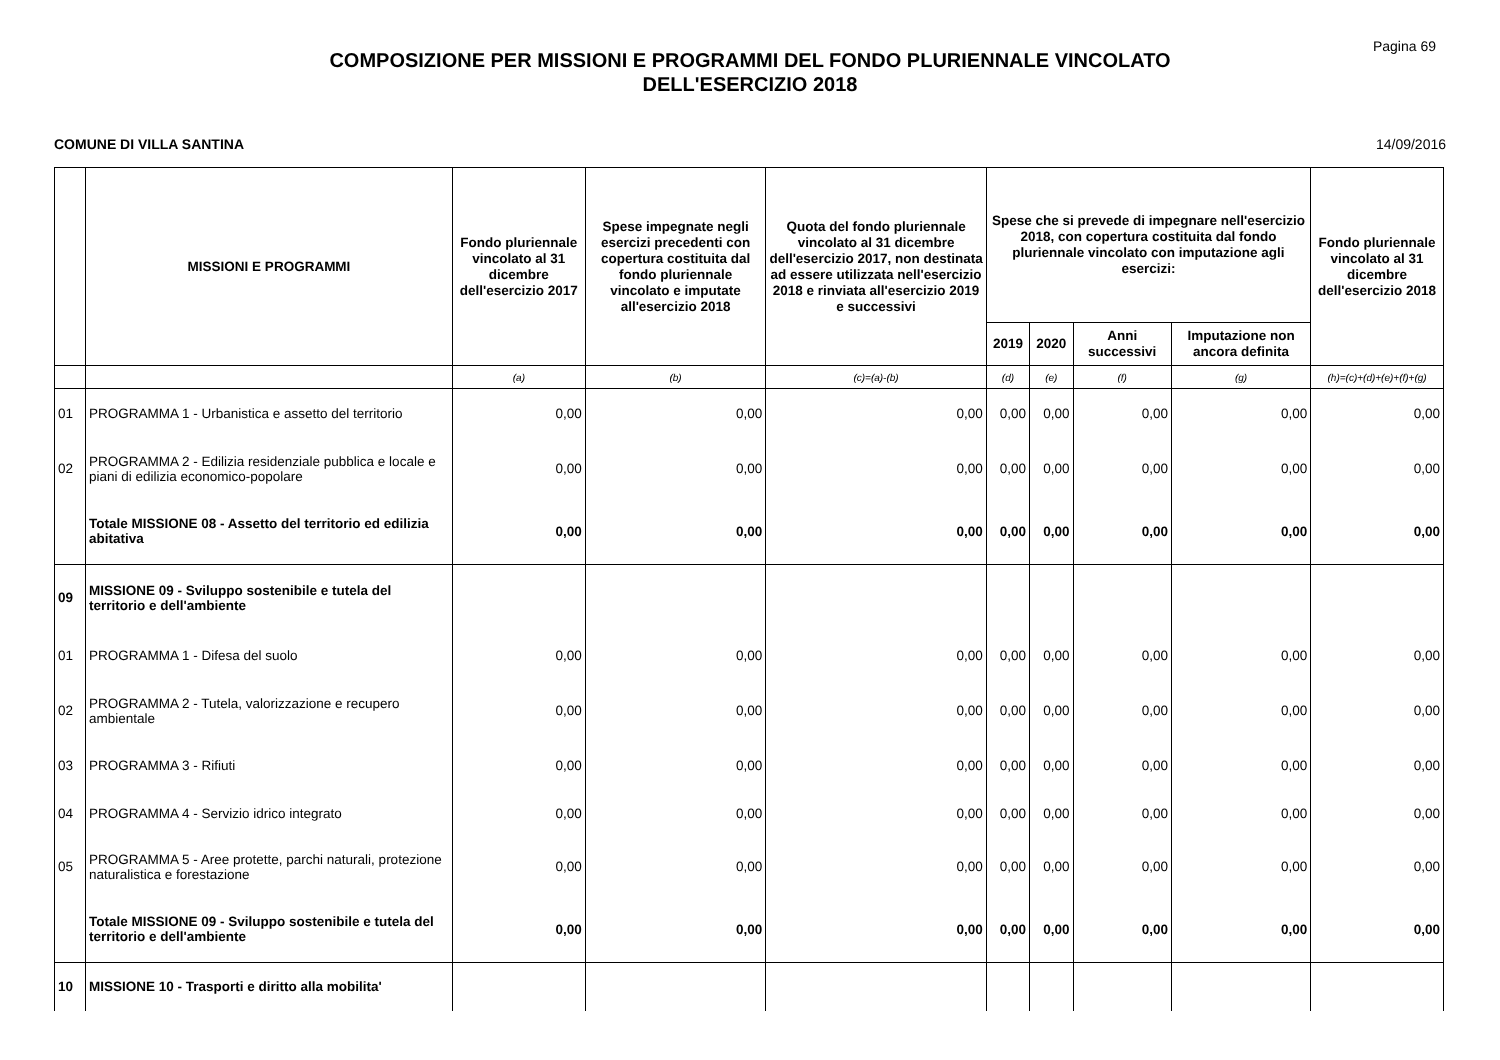Pagina 69
COMPOSIZIONE PER MISSIONI E PROGRAMMI DEL FONDO PLURIENNALE VINCOLATO
DELL'ESERCIZIO 2018
COMUNE DI VILLA SANTINA 14/09/2016
| | MISSIONI E PROGRAMMI | Fondo pluriennale vincolato al 31 dicembre dell'esercizio 2017 | Spese impegnate negli esercizi precedenti con copertura costituita dal fondo pluriennale vincolato e imputate all'esercizio 2018 | Quota del fondo pluriennale vincolato al 31 dicembre dell'esercizio 2017, non destinata ad essere utilizzata nell'esercizio 2018 e rinviata all'esercizio 2019 e successivi | Spese che si prevede di impegnare nell'esercizio 2018, con copertura costituita dal fondo pluriennale vincolato con imputazione agli esercizi: | | | | Fondo pluriennale vincolato al 31 dicembre dell'esercizio 2018 |
| --- | --- | --- | --- | --- | --- | --- | --- | --- | --- |
| | | | | | 2019 | 2020 | Anni successivi | Imputazione non ancora definita | |
| | | (a) | (b) | (c)=(a)-(b) | (d) | (e) | (f) | (g) | (h)=(c)+(d)+(e)+(f)+(g) |
| 01 | PROGRAMMA 1 - Urbanistica e assetto del territorio | 0,00 | 0,00 | 0,00 | 0,00 | 0,00 | 0,00 | 0,00 | 0,00 |
| 02 | PROGRAMMA 2 - Edilizia residenziale pubblica e locale e piani di edilizia economico-popolare | 0,00 | 0,00 | 0,00 | 0,00 | 0,00 | 0,00 | 0,00 | 0,00 |
| | Totale MISSIONE 08 - Assetto del territorio ed edilizia abitativa | 0,00 | 0,00 | 0,00 | 0,00 | 0,00 | 0,00 | 0,00 | 0,00 |
| 09 | MISSIONE 09 - Sviluppo sostenibile e tutela del territorio e dell'ambiente | | | | | | | | |
| 01 | PROGRAMMA 1 - Difesa del suolo | 0,00 | 0,00 | 0,00 | 0,00 | 0,00 | 0,00 | 0,00 | 0,00 |
| 02 | PROGRAMMA 2 - Tutela, valorizzazione e recupero ambientale | 0,00 | 0,00 | 0,00 | 0,00 | 0,00 | 0,00 | 0,00 | 0,00 |
| 03 | PROGRAMMA 3 - Rifiuti | 0,00 | 0,00 | 0,00 | 0,00 | 0,00 | 0,00 | 0,00 | 0,00 |
| 04 | PROGRAMMA 4 - Servizio idrico integrato | 0,00 | 0,00 | 0,00 | 0,00 | 0,00 | 0,00 | 0,00 | 0,00 |
| 05 | PROGRAMMA 5 - Aree protette, parchi naturali, protezione naturalistica e forestazione | 0,00 | 0,00 | 0,00 | 0,00 | 0,00 | 0,00 | 0,00 | 0,00 |
| | Totale MISSIONE 09 - Sviluppo sostenibile e tutela del territorio e dell'ambiente | 0,00 | 0,00 | 0,00 | 0,00 | 0,00 | 0,00 | 0,00 | 0,00 |
| 10 | MISSIONE 10 - Trasporti e diritto alla mobilita' | | | | | | | | |